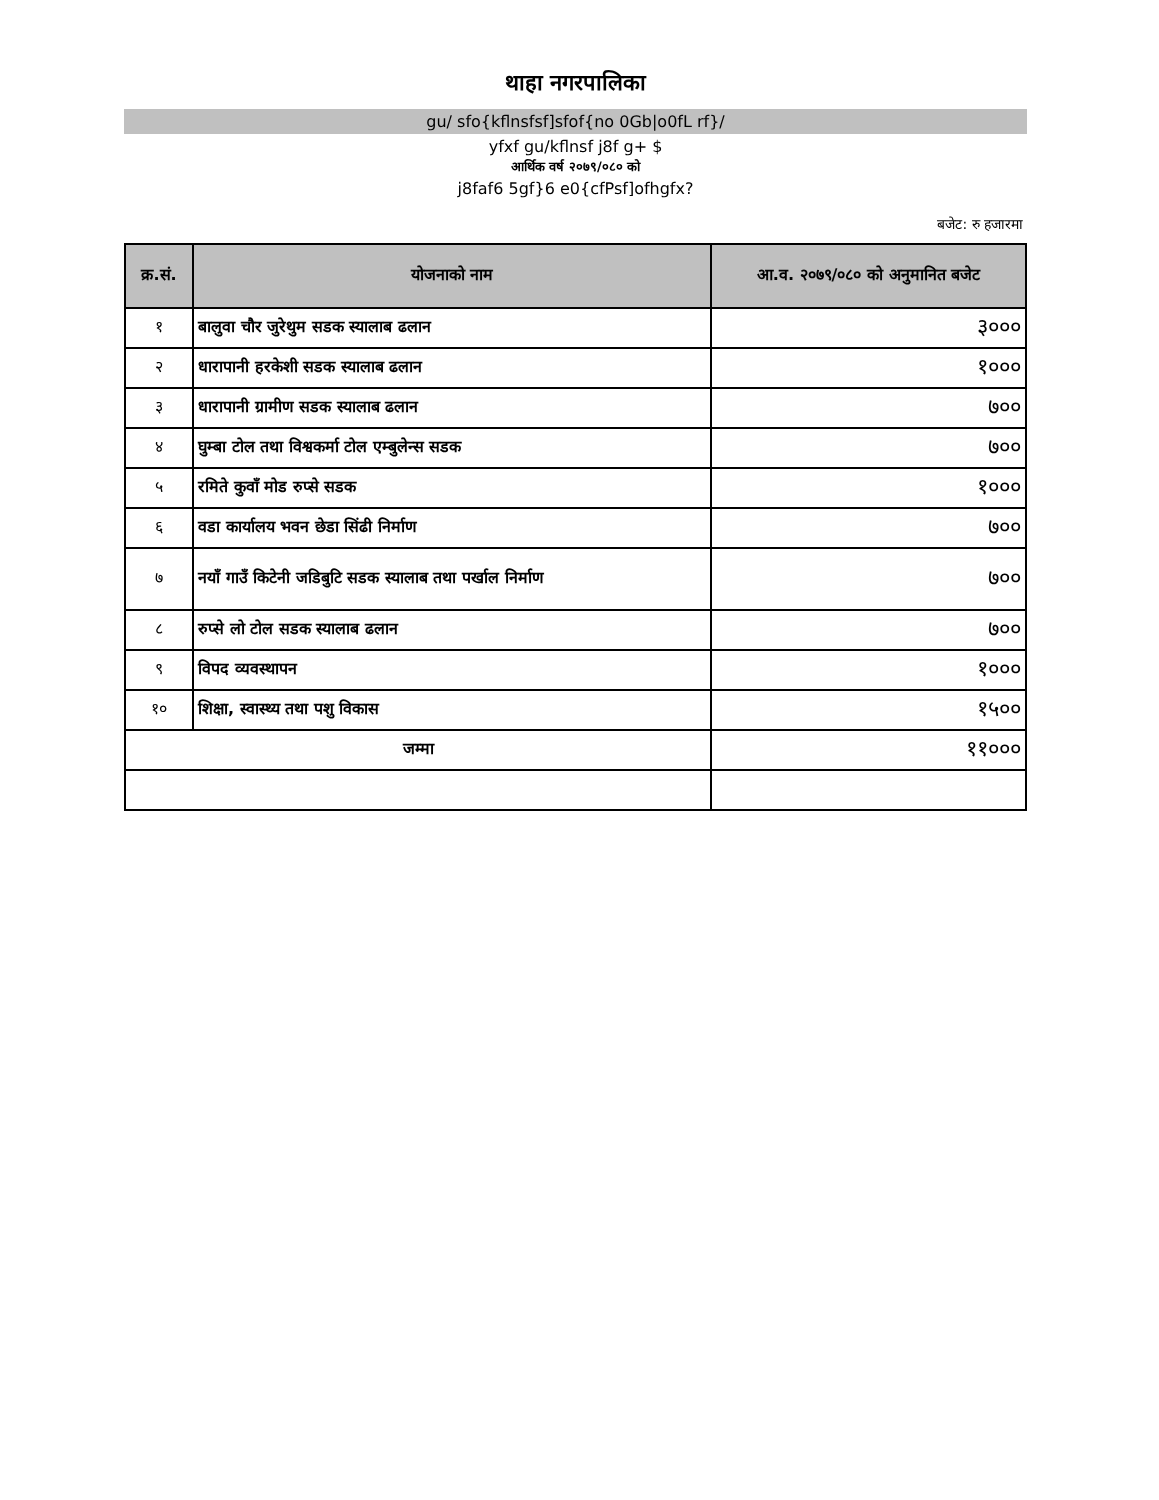थाहा नगरपालिका
gu/ sfo{kflnsfsf]sfof{no 0Gb|o0fL rf}/
yfxf gu/kflnsf j8f g+ $
आर्थिक वर्ष २०७९/०८० को
j8faf6 5gf}6 e0{cfPsf]ofhgfx?
बजेट: रु हजारमा
| क्र.सं. | योजनाको नाम | आ.व. २०७९/०८० को अनुमानित बजेट |
| --- | --- | --- |
| १ | बालुवा चौर जुरेथुम सडक स्यालाब ढलान | ३००० |
| २ | धारापानी हरकेशी सडक स्यालाब ढलान | १००० |
| ३ | धारापानी ग्रामीण सडक स्यालाब ढलान | ७०० |
| ४ | घुम्बा टोल तथा विश्वकर्मा टोल एम्बुलेन्स सडक | ७०० |
| ५ | रमिते कुवाँ मोड रुप्से सडक | १००० |
| ६ | वडा कार्यालय भवन छेडा सिंढी निर्माण | ७०० |
| ७ | नयाँ गाउँ किटेनी जडिबुटि सडक स्यालाब तथा पर्खाल निर्माण | ७०० |
| ८ | रुप्से लो टोल सडक स्यालाब ढलान | ७०० |
| ९ | विपद व्यवस्थापन | १००० |
| १० | शिक्षा, स्वास्थ्य तथा पशु विकास | १५०० |
| जम्मा | | ११००० |